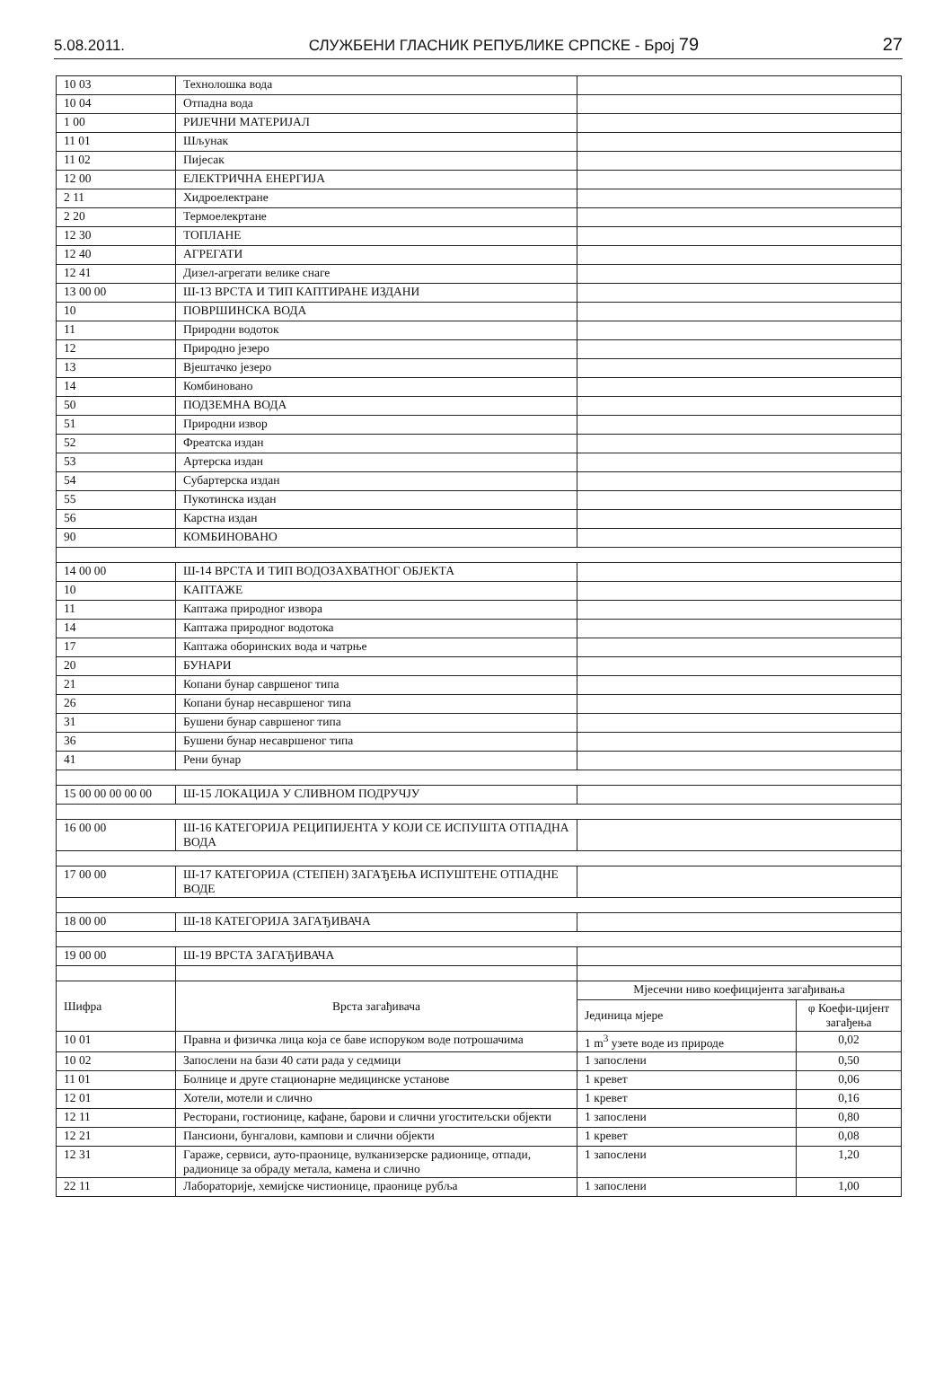5.08.2011. СЛУЖБЕНИ ГЛАСНИК РЕПУБЛИКЕ СРПСКЕ - Број 79 27
| 10 03 | Технолошка вода | | |
| 10 04 | Отпадна вода | | |
| 1 00 | РИЈЕЧНИ МАТЕРИЈАЛ | | |
| 11 01 | Шљунак | | |
| 11 02 | Пијесак | | |
| 12 00 | ЕЛЕКТРИЧНА ЕНЕРГИЈА | | |
| 2 11 | Хидроелектране | | |
| 2 20 | Термоелекртане | | |
| 12 30 | ТОПЛАНЕ | | |
| 12 40 | АГРЕГАТИ | | |
| 12 41 | Дизел-агрегати велике снаге | | |
| 13 00 00 | Ш-13 ВРСТА И ТИП КАПТИРАНЕ ИЗДАНИ | | |
| 10 | ПОВРШИНСКА ВОДА | | |
| 11 | Природни водоток | | |
| 12 | Природно језеро | | |
| 13 | Вјештачко језеро | | |
| 14 | Комбиновано | | |
| 50 | ПОДЗЕМНА ВОДА | | |
| 51 | Природни извор | | |
| 52 | Фреатска издан | | |
| 53 | Артерска издан | | |
| 54 | Субартерска издан | | |
| 55 | Пукотинска издан | | |
| 56 | Карстна издан | | |
| 90 | КОМБИНОВАНО | | |
| 14 00 00 | Ш-14 ВРСТА И ТИП ВОДОЗАХВАТНОГ ОБЈЕКТА | | |
| 10 | КАПТАЖЕ | | |
| 11 | Каптажа природног извора | | |
| 14 | Каптажа природног водотока | | |
| 17 | Каптажа оборинских вода и чатрње | | |
| 20 | БУНАРИ | | |
| 21 | Копани бунар савршеног типа | | |
| 26 | Копани бунар несавршеног типа | | |
| 31 | Бушени бунар савршеног типа | | |
| 36 | Бушени бунар несавршеног типа | | |
| 41 | Рени бунар | | |
| 15 00 00 00 00 00 | Ш-15 ЛОКАЦИЈА У СЛИВНОМ ПОДРУЧЈУ | | |
| 16 00 00 | Ш-16 КАТЕГОРИЈА РЕЦИПИЈЕНТА У КОЈИ СЕ ИСПУШТА ОТПАДНА ВОДА | | |
| 17 00 00 | Ш-17 КАТЕГОРИЈА (СТЕПЕН) ЗАГАЂЕЊА ИСПУШТЕНЕ ОТПАДНЕ ВОДЕ | | |
| 18 00 00 | Ш-18 КАТЕГОРИЈА ЗАГАЂИВАЧА | | |
| 19 00 00 | Ш-19 ВРСТА ЗАГАЂИВАЧА | | |
| Шифра | Врста загађивача | Мјесечни ниво коефицијента загађивања | |
| | | Јединица мјере | φ Коефи-цијент загађења |
| 10 01 | Правна и физичка лица која се баве испоруком воде потрошачима | 1 m<sup>3</sup> узете воде из природе | 0,02 |
| 10 02 | Запослени на бази 40 сати рада у седмици | 1 запослени | 0,50 |
| 11 01 | Болнице и друге стационарне медицинске установе | 1 кревет | 0,06 |
| 12 01 | Хотели, мотели и слично | 1 кревет | 0,16 |
| 12 11 | Ресторани, гостионице, кафане, барови и слични угоститељски објекти | 1 запослени | 0,80 |
| 12 21 | Пансиони, бунгалови, кампови и слични објекти | 1 кревет | 0,08 |
| 12 31 | Гараже, сервиси, ауто-праонице, вулканизерске радионице, отпади, радионице за обраду метала, камена и слично | 1 запослени | 1,20 |
| 22 11 | Лабораторије, хемијске чистионице, праонице рубља | 1 запослени | 1,00 |